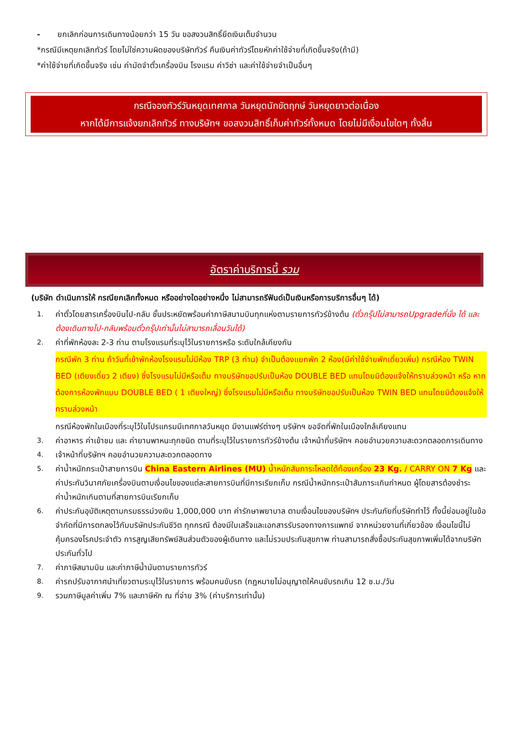- ยกเลิกก่อนการเดินทางน้อยกว่า 15 วัน ขอสงวนสิทธิ์ยึดเงินเต็มจำนวน
*กรณีมีเหตุยกเลิกทัวร์ โดยไม่ใช่ความผิดของบริษัททัวร์ คืนเงินค่าทัวร์โดยหักค่าใช้จ่ายที่เกิดขึ้นจริง(ถ้ามี)
*ค่าใช้จ่ายที่เกิดขึ้นจริง เช่น ค่ามัดจำตั๋วเครื่องบิน โรงแรม ค่าวีซ่า และค่าใช้จ่ายจำเป็นอื่นๆ
กรณีจองทัวร์วันหยุดเทศกาล วันหยุดนักขัตฤกษ์ วันหยุดยาวต่อเนื่อง
หากได้มีการแจ้งยกเลิกทัวร์ ทางบริษัทฯ ขอสงวนสิทธิ์เก็บค่าทัวร์ทั้งหมด โดยไม่มีเงื่อนไขใดๆ ทั้งสิ้น
อัตราค่าบริการนี้ รวม
(บริษัท ดำเนินการให้ กรณียกเลิกทั้งหมด หรืออย่างใดอย่างหนึ่ง ไม่สามารถรีฟันด์เป็นเงินหรือการบริการอื่นๆ ได้)
1. ค่าตั๋วโดยสารเครื่องบินไป-กลับ ชั้นประหยัดพร้อมค่าภาษีสนามบินทุกแห่งตามรายการทัวร์ข้างต้น (ตั๋วกรุ๊ปไม่สามารถUpgradeที่นั่ง ได้ และต้องเดินทางไป-กลับพร้อมตั๋วกรุ๊ปเท่านั้นไม่สามารถเลื่อนวันได้)
2. ค่าที่พักห้องละ 2-3 ท่าน ตามโรงแรมที่ระบุไว้ในรายการหรือ ระดับใกล้เคียงกัน
กรณีพัก 3 ท่าน ถ้าวันที่เข้าพักห้องโรงแรมไม่มีห้อง TRP (3 ท่าน) จำเป็นต้องแยกพัก 2 ห้อง(มีค่าใช้จ่ายพักเดี่ยวเพิ่ม) กรณีห้อง TWIN BED (เตียงเดี่ยว 2 เตียง) ซึ่งโรงแรมไม่มีหรือเต็ม ทางบริษัทขอปรับเป็นห้อง DOUBLE BED แทนโดยมิต้องแจ้งให้ทราบล่วงหน้า หรือ หากต้องการห้องพักแบบ DOUBLE BED ( 1 เตียงใหญ่) ซึ่งโรงแรมไม่มีหรือเต็ม ทางบริษัทขอปรับเป็นห้อง TWIN BED แทนโดยมิต้องแจ้งให้ทราบล่วงหน้า
กรณีห้องพักในเมืองที่ระบุไว้ในโปรแกรมมีเทศกาลวันหยุด มีงานแฟร์ต่างๆ บริษัทฯ ขอจัดที่พักในเมืองใกล้เคียงแทน
3. ค่าอาหาร ค่าเข้าชม และ ค่ายานพาหนะทุกชนิด ตามที่ระบุไว้ในรายการทัวร์ข้างต้น เจ้าหน้าที่บริษัทฯ คอยอำนวยความสะดวกตลอดการเดินทาง
4. เจ้าหน้าที่บริษัทฯ คอยอำนวยความสะดวกตลอดทาง
5. ค่าน้ำหนักกระเป๋าสายการบิน China Eastern Airlines (MU) น้ำหนักสัมภาระโหลดใต้ท้องเครื่อง 23 Kg. / CARRY ON 7 Kg และค่าประกันวินาศภัยเครื่องบินตามเงื่อนไขของแต่ละสายการบินที่มีการเรียกเก็บ กรณีน้ำหนักกระเป๋าสัมภาระเกินกำหนด ผู้โดยสารต้องชำระค่าน้ำหนักเกินตามที่สายการบินเรียกเก็บ
6. ค่าประกันอุบัติเหตุตามกรมธรรม์วงเงิน 1,000,000 บาท ค่ารักษาพยาบาล ตามเงื่อนไขของบริษัทฯ ประกันภัยที่บริษัททำไว้ ทั้งนี้ย่อมอยู่ในข้อจำกัดที่มีการตกลงไว้กับบริษัทประกันชีวิต ทุกกรณี ต้องมีใบเสร็จและเอกสารรับรองทางการแพทย์ จากหน่วยงานที่เกี่ยวข้อง เงื่อนไขนี้ไม่คุ้มครองโรคประจำตัว การสูญเสียทรัพย์สินส่วนตัวของผู้เดินทาง และไม่รวมประกันสุขภาพ ท่านสามารถสั่งซื้อประกันสุขภาพเพิ่มได้จากบริษัทประกันทั่วไป
7. ค่าภาษีสนามบิน และค่าภาษีน้ำมันตามรายการทัวร์
8. ค่ารถปรับอากาศนำเที่ยวตามระบุไว้ในรายการ พร้อมคนขับรถ (กฎหมายไม่อนุญาตให้คนขับรถเกิน 12 ช.ม./วัน
9. รวมภาษีมูลค่าเพิ่ม 7% และภาษีหัก ณ ที่จ่าย 3% (ค่าบริการเท่านั้น)